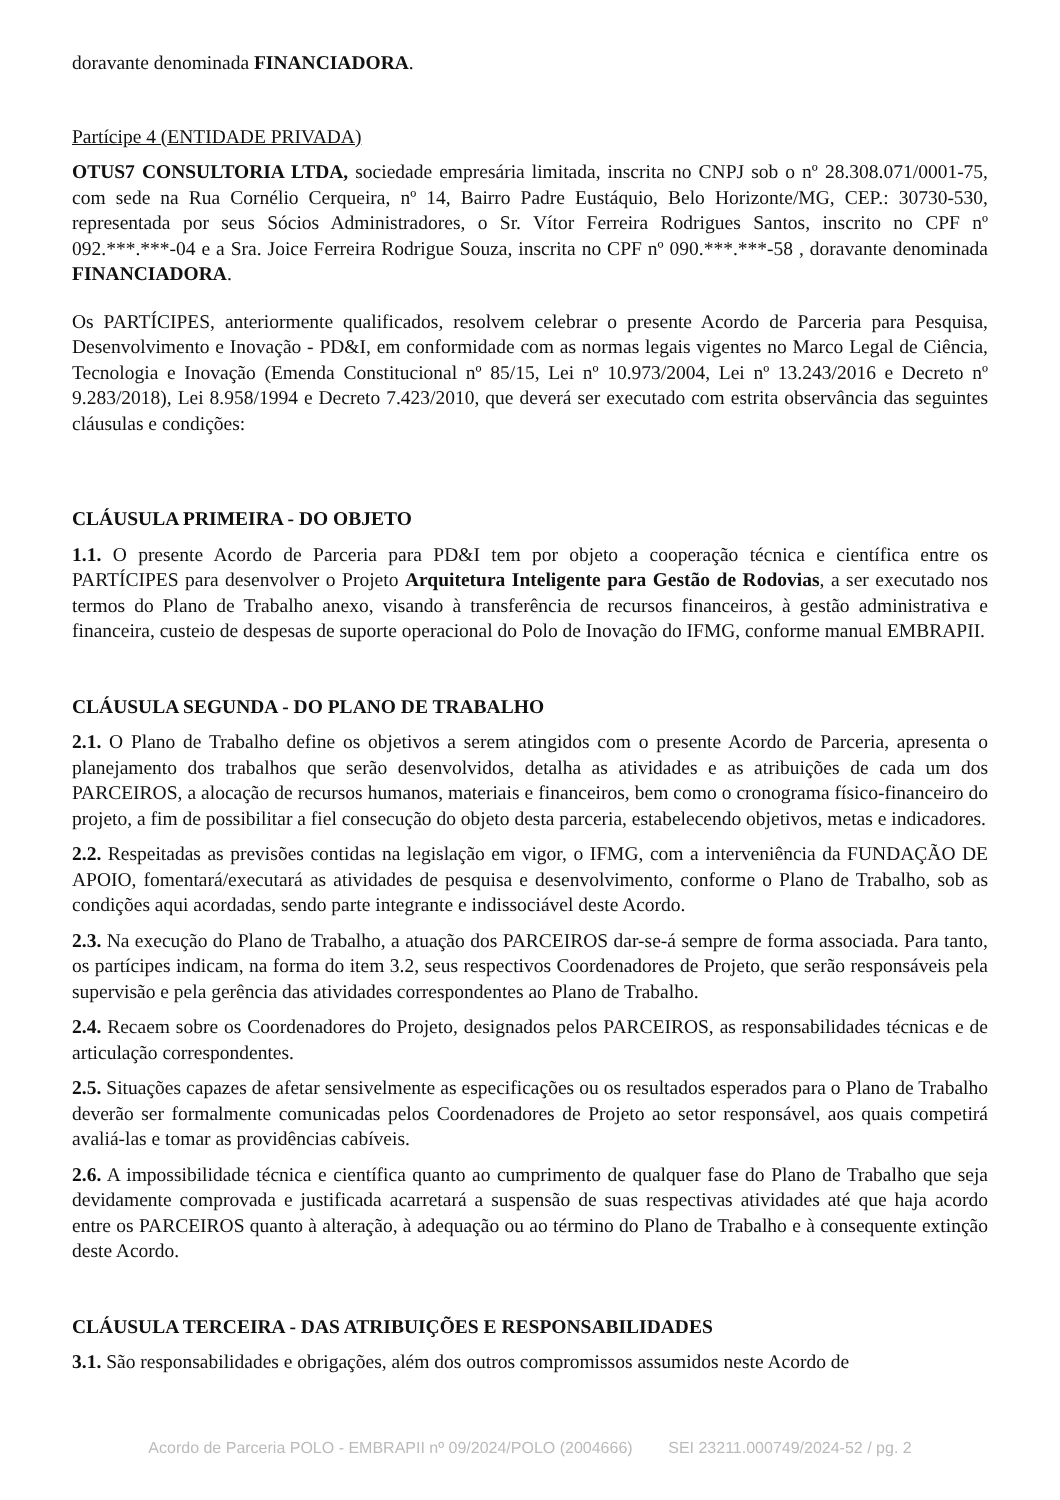doravante denominada FINANCIADORA.
Partícipe 4 (ENTIDADE PRIVADA)
OTUS7 CONSULTORIA LTDA, sociedade empresária limitada, inscrita no CNPJ sob o nº 28.308.071/0001-75, com sede na Rua Cornélio Cerqueira, nº 14, Bairro Padre Eustáquio, Belo Horizonte/MG, CEP.: 30730-530, representada por seus Sócios Administradores, o Sr. Vítor Ferreira Rodrigues Santos, inscrito no CPF nº 092.***.***-04 e a Sra. Joice Ferreira Rodrigue Souza, inscrita no CPF nº 090.***.***-58 , doravante denominada FINANCIADORA.
Os PARTÍCIPES, anteriormente qualificados, resolvem celebrar o presente Acordo de Parceria para Pesquisa, Desenvolvimento e Inovação - PD&I, em conformidade com as normas legais vigentes no Marco Legal de Ciência, Tecnologia e Inovação (Emenda Constitucional nº 85/15, Lei nº 10.973/2004, Lei nº 13.243/2016 e Decreto nº 9.283/2018), Lei 8.958/1994 e Decreto 7.423/2010, que deverá ser executado com estrita observância das seguintes cláusulas e condições:
CLÁUSULA PRIMEIRA - DO OBJETO
1.1. O presente Acordo de Parceria para PD&I tem por objeto a cooperação técnica e científica entre os PARTÍCIPES para desenvolver o Projeto Arquitetura Inteligente para Gestão de Rodovias, a ser executado nos termos do Plano de Trabalho anexo, visando à transferência de recursos financeiros, à gestão administrativa e financeira, custeio de despesas de suporte operacional do Polo de Inovação do IFMG, conforme manual EMBRAPII.
CLÁUSULA SEGUNDA - DO PLANO DE TRABALHO
2.1. O Plano de Trabalho define os objetivos a serem atingidos com o presente Acordo de Parceria, apresenta o planejamento dos trabalhos que serão desenvolvidos, detalha as atividades e as atribuições de cada um dos PARCEIROS, a alocação de recursos humanos, materiais e financeiros, bem como o cronograma físico-financeiro do projeto, a fim de possibilitar a fiel consecução do objeto desta parceria, estabelecendo objetivos, metas e indicadores.
2.2. Respeitadas as previsões contidas na legislação em vigor, o IFMG, com a interveniência da FUNDAÇÃO DE APOIO, fomentará/executará as atividades de pesquisa e desenvolvimento, conforme o Plano de Trabalho, sob as condições aqui acordadas, sendo parte integrante e indissociável deste Acordo.
2.3. Na execução do Plano de Trabalho, a atuação dos PARCEIROS dar-se-á sempre de forma associada. Para tanto, os partícipes indicam, na forma do item 3.2, seus respectivos Coordenadores de Projeto, que serão responsáveis pela supervisão e pela gerência das atividades correspondentes ao Plano de Trabalho.
2.4. Recaem sobre os Coordenadores do Projeto, designados pelos PARCEIROS, as responsabilidades técnicas e de articulação correspondentes.
2.5. Situações capazes de afetar sensivelmente as especificações ou os resultados esperados para o Plano de Trabalho deverão ser formalmente comunicadas pelos Coordenadores de Projeto ao setor responsável, aos quais competirá avaliá-las e tomar as providências cabíveis.
2.6. A impossibilidade técnica e científica quanto ao cumprimento de qualquer fase do Plano de Trabalho que seja devidamente comprovada e justificada acarretará a suspensão de suas respectivas atividades até que haja acordo entre os PARCEIROS quanto à alteração, à adequação ou ao término do Plano de Trabalho e à consequente extinção deste Acordo.
CLÁUSULA TERCEIRA - DAS ATRIBUIÇÕES E RESPONSABILIDADES
3.1. São responsabilidades e obrigações, além dos outros compromissos assumidos neste Acordo de
Acordo de Parceria POLO - EMBRAPII nº 09/2024/POLO (2004666) SEI 23211.000749/2024-52 / pg. 2